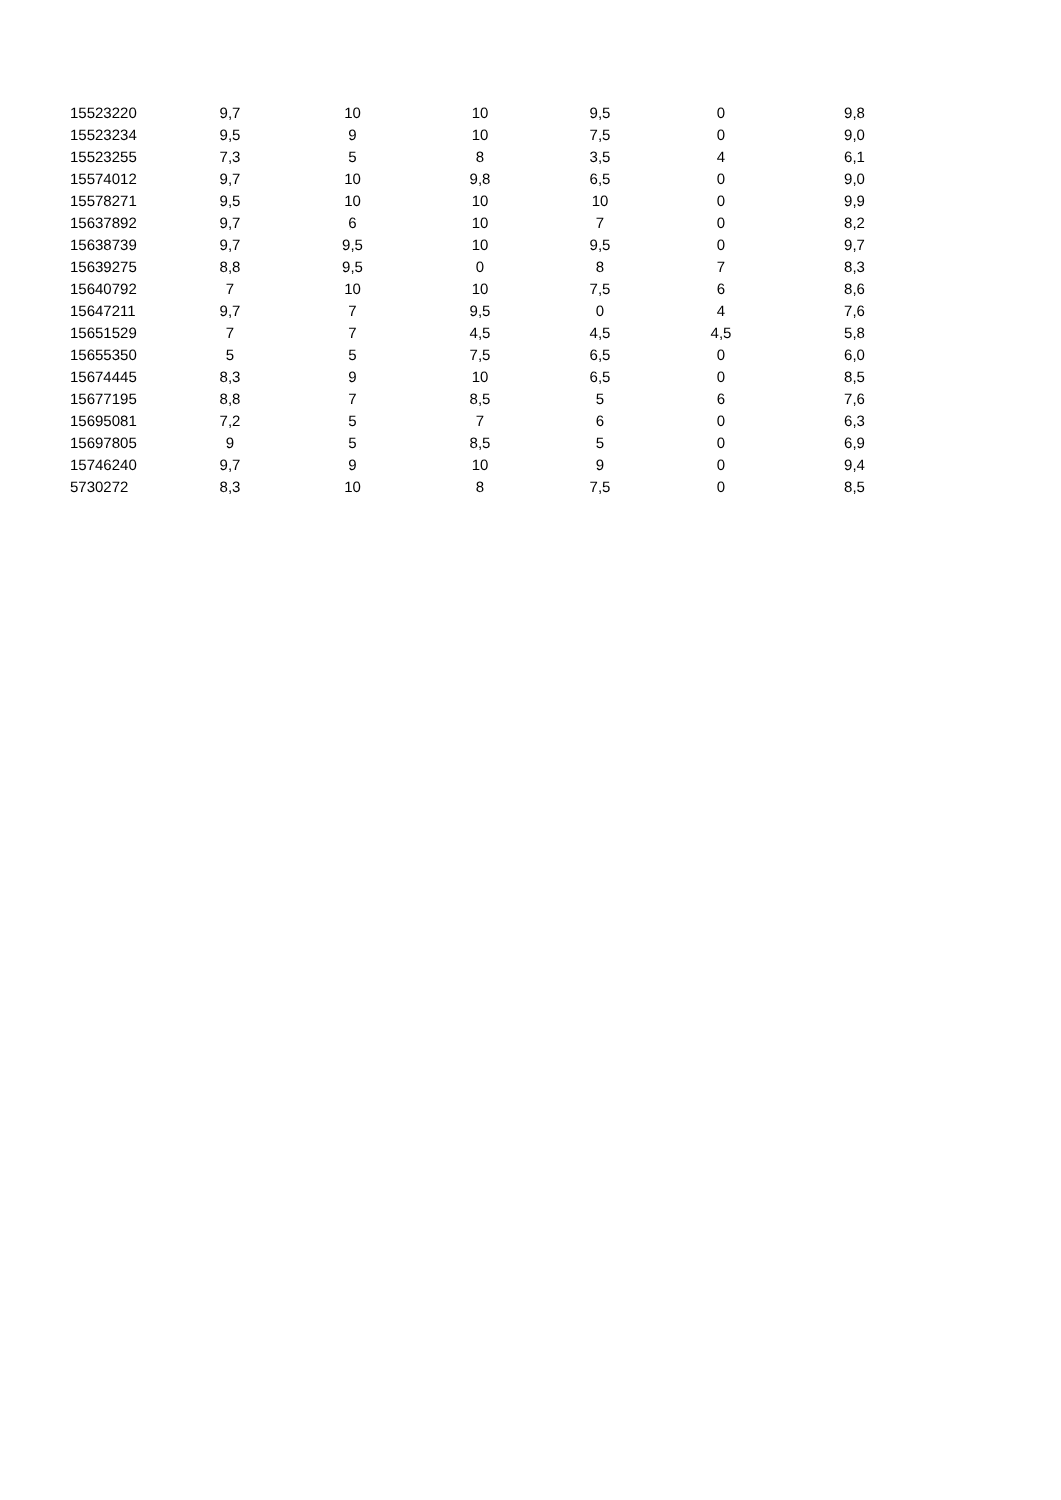| 15523220 | 9,7 | 10 | 10 | 9,5 | 0 | 9,8 |
| 15523234 | 9,5 | 9 | 10 | 7,5 | 0 | 9,0 |
| 15523255 | 7,3 | 5 | 8 | 3,5 | 4 | 6,1 |
| 15574012 | 9,7 | 10 | 9,8 | 6,5 | 0 | 9,0 |
| 15578271 | 9,5 | 10 | 10 | 10 | 0 | 9,9 |
| 15637892 | 9,7 | 6 | 10 | 7 | 0 | 8,2 |
| 15638739 | 9,7 | 9,5 | 10 | 9,5 | 0 | 9,7 |
| 15639275 | 8,8 | 9,5 | 0 | 8 | 7 | 8,3 |
| 15640792 | 7 | 10 | 10 | 7,5 | 6 | 8,6 |
| 15647211 | 9,7 | 7 | 9,5 | 0 | 4 | 7,6 |
| 15651529 | 7 | 7 | 4,5 | 4,5 | 4,5 | 5,8 |
| 15655350 | 5 | 5 | 7,5 | 6,5 | 0 | 6,0 |
| 15674445 | 8,3 | 9 | 10 | 6,5 | 0 | 8,5 |
| 15677195 | 8,8 | 7 | 8,5 | 5 | 6 | 7,6 |
| 15695081 | 7,2 | 5 | 7 | 6 | 0 | 6,3 |
| 15697805 | 9 | 5 | 8,5 | 5 | 0 | 6,9 |
| 15746240 | 9,7 | 9 | 10 | 9 | 0 | 9,4 |
| 5730272 | 8,3 | 10 | 8 | 7,5 | 0 | 8,5 |